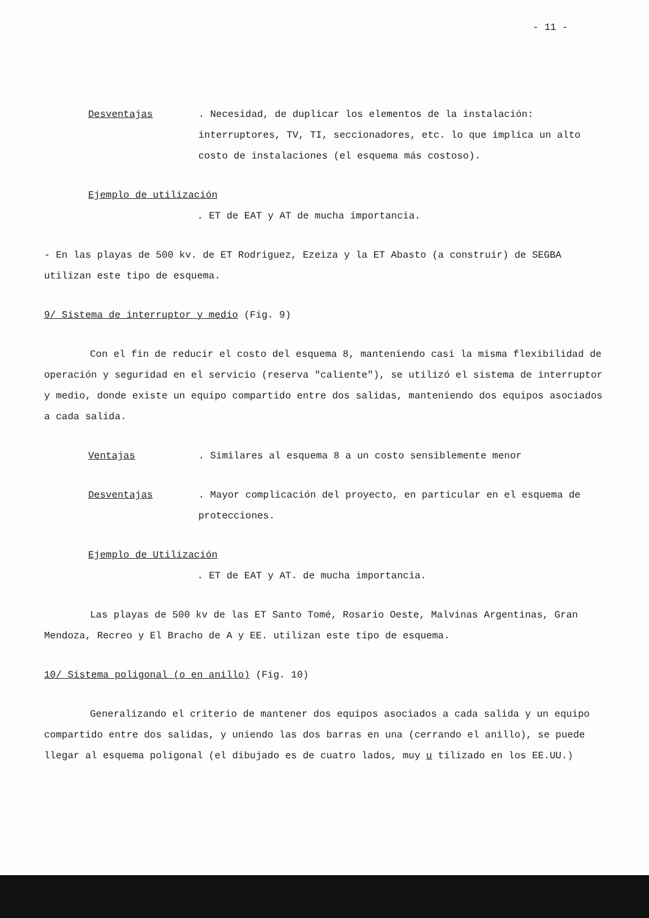- 11 -
Desventajas . Necesidad, de duplicar los elementos de la instalación: interruptores, TV, TI, seccionadores, etc. lo que implica un alto costo de instalaciones (el esquema más costoso).
Ejemplo de utilización
. ET de EAT y AT de mucha importancia.
- En las playas de 500 kv. de ET Rodriguez, Ezeiza y la ET Abasto (a construir) de SEGBA utilizan este tipo de esquema.
9/ Sistema de interruptor y medio (Fig. 9)
Con el fin de reducir el costo del esquema 8, manteniendo casi la misma flexibilidad de operación y seguridad en el servicio (reserva "caliente"), se utilizó el sistema de interruptor y medio, donde existe un equipo compartido entre dos salidas, manteniendo dos equipos asociados a cada salida.
Ventajas . Similares al esquema 8 a un costo sensiblemente menor
Desventajas . Mayor complicación del proyecto, en particular en el esquema de protecciones.
Ejemplo de Utilización
. ET de EAT y AT. de mucha importancia.
Las playas de 500 kv de las ET Santo Tomé, Rosario Oeste, Malvinas Argentinas, Gran Mendoza, Recreo y El Bracho de A y EE. utilizan este tipo de esquema.
10/ Sistema poligonal (o en anillo) (Fig. 10)
Generalizando el criterio de mantener dos equipos asociados a cada salida y un equipo compartido entre dos salidas, y uniendo las dos barras en una (cerrando el anillo), se puede llegar al esquema poligonal (el dibujado es de cuatro lados, muy u tilizado en los EE.UU.)